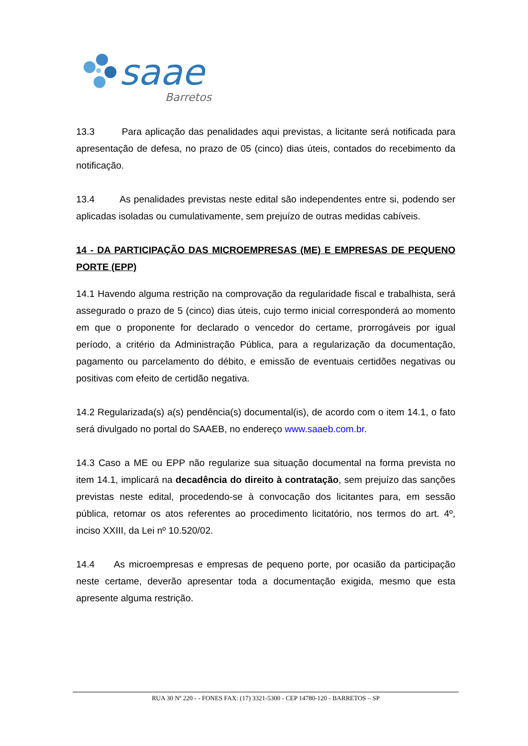saae
Barretos
13.3 Para aplicação das penalidades aqui previstas, a licitante será notificada para apresentação de defesa, no prazo de 05 (cinco) dias úteis, contados do recebimento da notificação.
13.4 As penalidades previstas neste edital são independentes entre si, podendo ser aplicadas isoladas ou cumulativamente, sem prejuízo de outras medidas cabíveis.
14 - DA PARTICIPAÇÃO DAS MICROEMPRESAS (ME) E EMPRESAS DE PEQUENO PORTE (EPP)
14.1 Havendo alguma restrição na comprovação da regularidade fiscal e trabalhista, será assegurado o prazo de 5 (cinco) dias úteis, cujo termo inicial corresponderá ao momento em que o proponente for declarado o vencedor do certame, prorrogáveis por igual período, a critério da Administração Pública, para a regularização da documentação, pagamento ou parcelamento do débito, e emissão de eventuais certidões negativas ou positivas com efeito de certidão negativa.
14.2 Regularizada(s) a(s) pendência(s) documental(is), de acordo com o item 14.1, o fato será divulgado no portal do SAAEB, no endereço www.saaeb.com.br.
14.3 Caso a ME ou EPP não regularize sua situação documental na forma prevista no item 14.1, implicará na decadência do direito à contratação, sem prejuízo das sanções previstas neste edital, procedendo-se à convocação dos licitantes para, em sessão pública, retomar os atos referentes ao procedimento licitatório, nos termos do art. 4º, inciso XXIII, da Lei nº 10.520/02.
14.4 As microempresas e empresas de pequeno porte, por ocasião da participação neste certame, deverão apresentar toda a documentação exigida, mesmo que esta apresente alguma restrição.
RUA 30 Nº 220 - - FONES FAX: (17) 3321-5300 - CEP 14780-120 - BARRETOS – SP